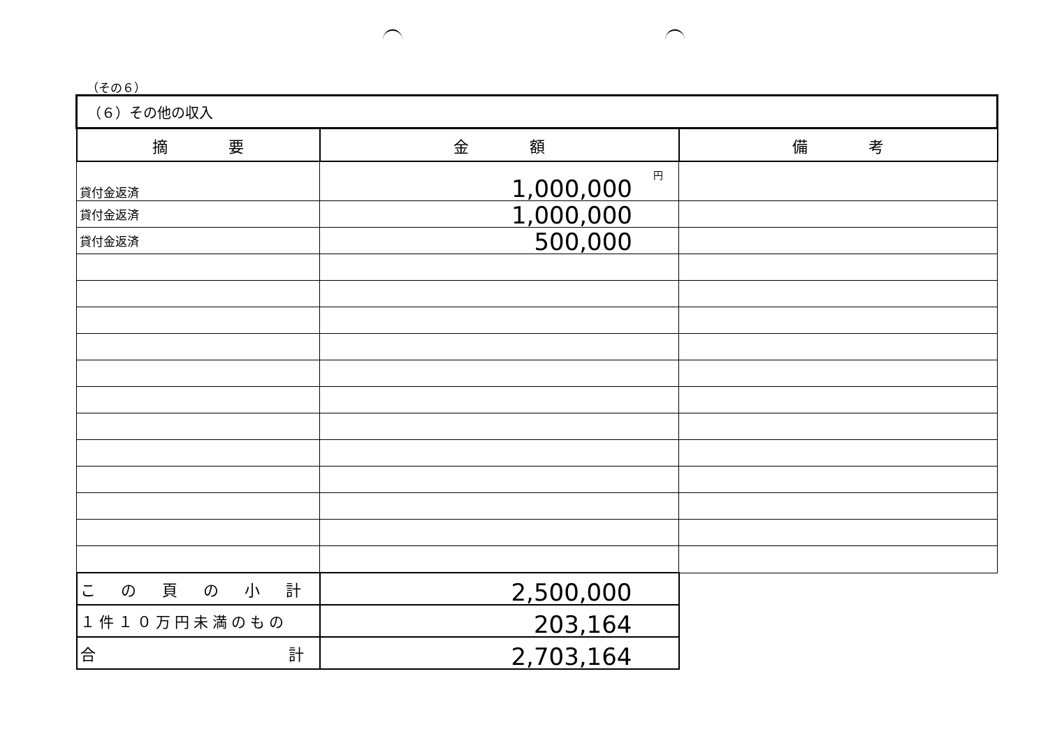（その６）
| （６）その他の収入 | | |
| 摘 要 | 金 額 | 備 考 |
| 貸付金返済 | 1,000,000 円 | |
| 貸付金返済 | 1,000,000 | |
| 貸付金返済 | 500,000 | |
| こ の 頁 の 小 計 | 2,500,000 | |
| １件１０万円未満のもの | 203,164 | |
| 合 計 | 2,703,164 | |